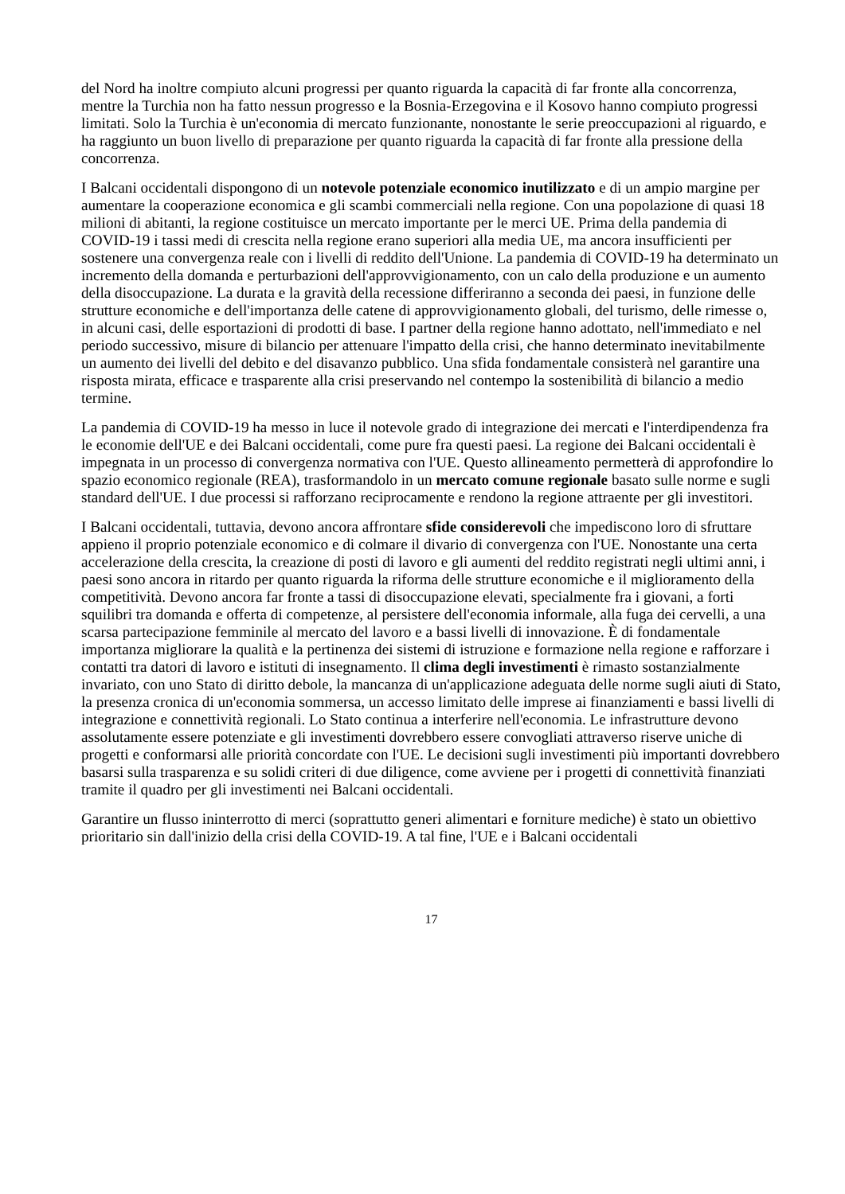del Nord ha inoltre compiuto alcuni progressi per quanto riguarda la capacità di far fronte alla concorrenza, mentre la Turchia non ha fatto nessun progresso e la Bosnia-Erzegovina e il Kosovo hanno compiuto progressi limitati. Solo la Turchia è un'economia di mercato funzionante, nonostante le serie preoccupazioni al riguardo, e ha raggiunto un buon livello di preparazione per quanto riguarda la capacità di far fronte alla pressione della concorrenza.
I Balcani occidentali dispongono di un notevole potenziale economico inutilizzato e di un ampio margine per aumentare la cooperazione economica e gli scambi commerciali nella regione. Con una popolazione di quasi 18 milioni di abitanti, la regione costituisce un mercato importante per le merci UE. Prima della pandemia di COVID-19 i tassi medi di crescita nella regione erano superiori alla media UE, ma ancora insufficienti per sostenere una convergenza reale con i livelli di reddito dell'Unione. La pandemia di COVID-19 ha determinato un incremento della domanda e perturbazioni dell'approvvigionamento, con un calo della produzione e un aumento della disoccupazione. La durata e la gravità della recessione differiranno a seconda dei paesi, in funzione delle strutture economiche e dell'importanza delle catene di approvvigionamento globali, del turismo, delle rimesse o, in alcuni casi, delle esportazioni di prodotti di base. I partner della regione hanno adottato, nell'immediato e nel periodo successivo, misure di bilancio per attenuare l'impatto della crisi, che hanno determinato inevitabilmente un aumento dei livelli del debito e del disavanzo pubblico. Una sfida fondamentale consisterà nel garantire una risposta mirata, efficace e trasparente alla crisi preservando nel contempo la sostenibilità di bilancio a medio termine.
La pandemia di COVID-19 ha messo in luce il notevole grado di integrazione dei mercati e l'interdipendenza fra le economie dell'UE e dei Balcani occidentali, come pure fra questi paesi. La regione dei Balcani occidentali è impegnata in un processo di convergenza normativa con l'UE. Questo allineamento permetterà di approfondire lo spazio economico regionale (REA), trasformandolo in un mercato comune regionale basato sulle norme e sugli standard dell'UE. I due processi si rafforzano reciprocamente e rendono la regione attraente per gli investitori.
I Balcani occidentali, tuttavia, devono ancora affrontare sfide considerevoli che impediscono loro di sfruttare appieno il proprio potenziale economico e di colmare il divario di convergenza con l'UE. Nonostante una certa accelerazione della crescita, la creazione di posti di lavoro e gli aumenti del reddito registrati negli ultimi anni, i paesi sono ancora in ritardo per quanto riguarda la riforma delle strutture economiche e il miglioramento della competitività. Devono ancora far fronte a tassi di disoccupazione elevati, specialmente fra i giovani, a forti squilibri tra domanda e offerta di competenze, al persistere dell'economia informale, alla fuga dei cervelli, a una scarsa partecipazione femminile al mercato del lavoro e a bassi livelli di innovazione. È di fondamentale importanza migliorare la qualità e la pertinenza dei sistemi di istruzione e formazione nella regione e rafforzare i contatti tra datori di lavoro e istituti di insegnamento. Il clima degli investimenti è rimasto sostanzialmente invariato, con uno Stato di diritto debole, la mancanza di un'applicazione adeguata delle norme sugli aiuti di Stato, la presenza cronica di un'economia sommersa, un accesso limitato delle imprese ai finanziamenti e bassi livelli di integrazione e connettività regionali. Lo Stato continua a interferire nell'economia. Le infrastrutture devono assolutamente essere potenziate e gli investimenti dovrebbero essere convogliati attraverso riserve uniche di progetti e conformarsi alle priorità concordate con l'UE. Le decisioni sugli investimenti più importanti dovrebbero basarsi sulla trasparenza e su solidi criteri di due diligence, come avviene per i progetti di connettività finanziati tramite il quadro per gli investimenti nei Balcani occidentali.
Garantire un flusso ininterrotto di merci (soprattutto generi alimentari e forniture mediche) è stato un obiettivo prioritario sin dall'inizio della crisi della COVID-19. A tal fine, l'UE e i Balcani occidentali
17